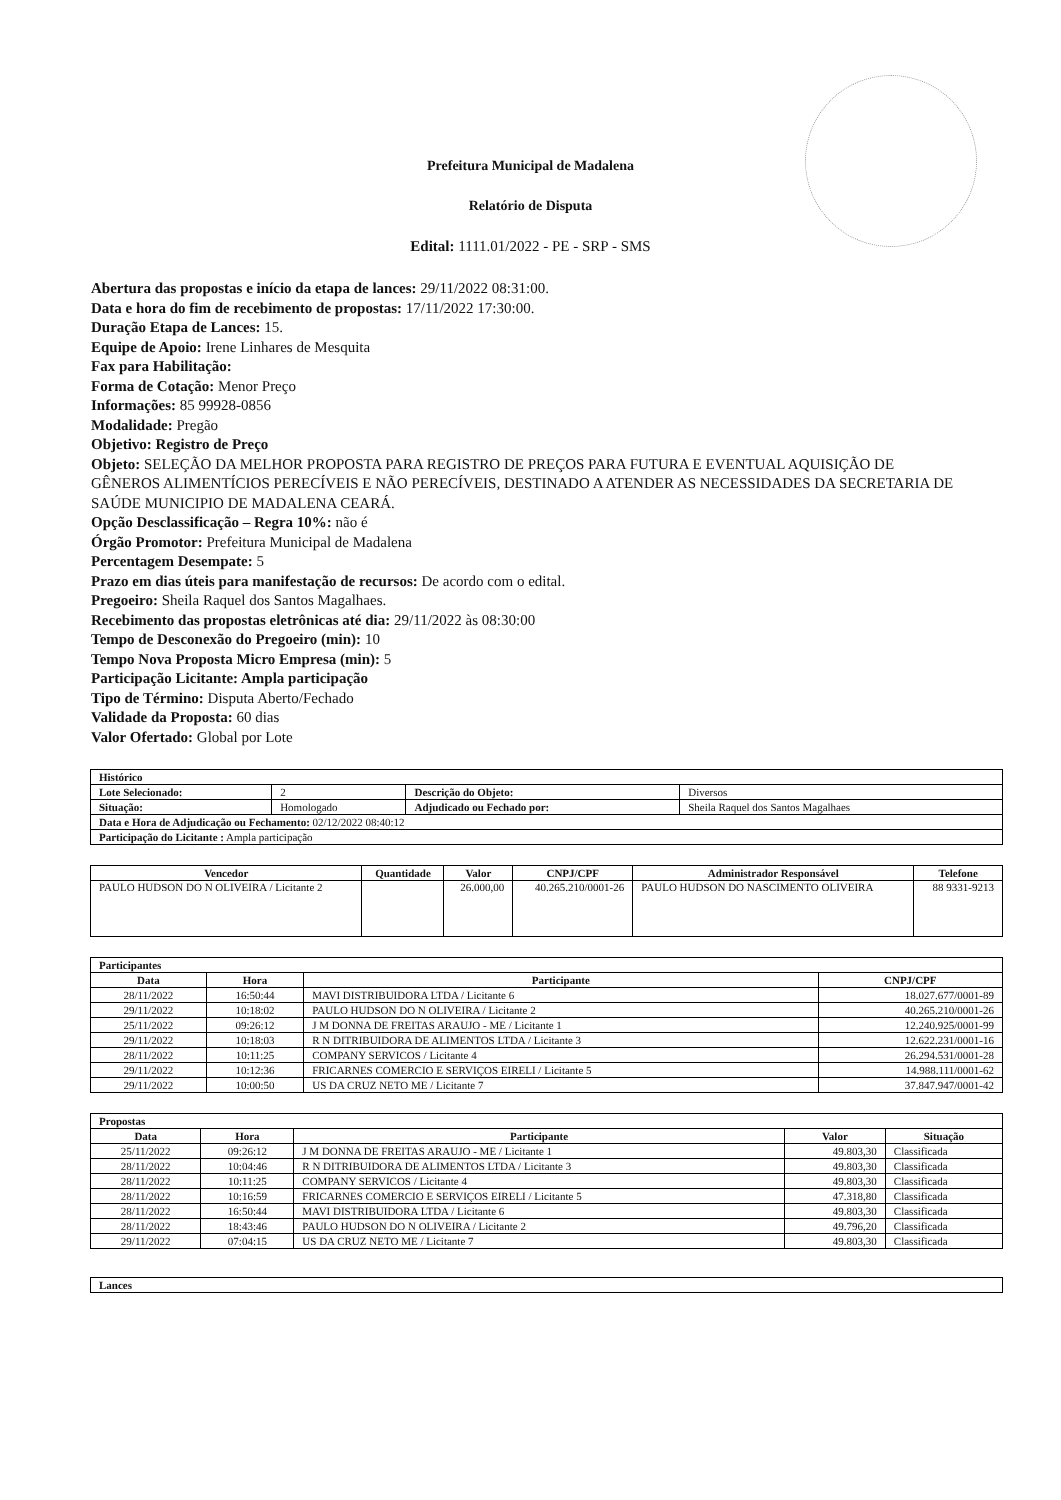Prefeitura Municipal de Madalena
Relatório de Disputa
Edital: 1111.01/2022 - PE - SRP - SMS
Abertura das propostas e início da etapa de lances: 29/11/2022 08:31:00.
Data e hora do fim de recebimento de propostas: 17/11/2022 17:30:00.
Duração Etapa de Lances: 15.
Equipe de Apoio: Irene Linhares de Mesquita
Fax para Habilitação:
Forma de Cotação: Menor Preço
Informações: 85 99928-0856
Modalidade: Pregão
Objetivo: Registro de Preço
Objeto: SELEÇÃO DA MELHOR PROPOSTA PARA REGISTRO DE PREÇOS PARA FUTURA E EVENTUAL AQUISIÇÃO DE GÊNEROS ALIMENTÍCIOS PERECÍVEIS E NÃO PERECÍVEIS, DESTINADO A ATENDER AS NECESSIDADES DA SECRETARIA DE SAÚDE MUNICIPIO DE MADALENA CEARÁ.
Opção Desclassificação – Regra 10%: não é
Órgão Promotor: Prefeitura Municipal de Madalena
Percentagem Desempate: 5
Prazo em dias úteis para manifestação de recursos: De acordo com o edital.
Pregoeiro: Sheila Raquel dos Santos Magalhaes.
Recebimento das propostas eletrônicas até dia: 29/11/2022 às 08:30:00
Tempo de Desconexão do Pregoeiro (min): 10
Tempo Nova Proposta Micro Empresa (min): 5
Participação Licitante: Ampla participação
Tipo de Término: Disputa Aberto/Fechado
Validade da Proposta: 60 dias
Valor Ofertado: Global por Lote
| Histórico | | | |
| --- | --- | --- | --- |
| Lote Selecionado: | 2 | Descrição do Objeto: | Diversos |
| Situação: | Homologado | Adjudicado ou Fechado por: | Sheila Raquel dos Santos Magalhaes |
| Data e Hora de Adjudicação ou Fechamento: 02/12/2022 08:40:12 | | | |
| Participação do Licitante : Ampla participação | | | |
| Vencedor | Quantidade | Valor | CNPJ/CPF | Administrador Responsável | Telefone |
| --- | --- | --- | --- | --- | --- |
| PAULO HUDSON DO N OLIVEIRA / Licitante 2 | | 26.000,00 | 40.265.210/0001-26 | PAULO HUDSON DO NASCIMENTO OLIVEIRA | 88 9331-9213 |
| Participantes | | | |
| --- | --- | --- | --- |
| Data | Hora | Participante | CNPJ/CPF |
| 28/11/2022 | 16:50:44 | MAVI DISTRIBUIDORA LTDA / Licitante 6 | 18.027.677/0001-89 |
| 29/11/2022 | 10:18:02 | PAULO HUDSON DO N OLIVEIRA / Licitante 2 | 40.265.210/0001-26 |
| 25/11/2022 | 09:26:12 | J M DONNA DE FREITAS ARAUJO - ME / Licitante 1 | 12.240.925/0001-99 |
| 29/11/2022 | 10:18:03 | R N DITRIBUIDORA DE ALIMENTOS LTDA / Licitante 3 | 12.622.231/0001-16 |
| 28/11/2022 | 10:11:25 | COMPANY SERVICOS / Licitante 4 | 26.294.531/0001-28 |
| 29/11/2022 | 10:12:36 | FRICARNES COMERCIO E SERVIÇOS EIRELI / Licitante 5 | 14.988.111/0001-62 |
| 29/11/2022 | 10:00:50 | US DA CRUZ NETO ME / Licitante 7 | 37.847.947/0001-42 |
| Propostas | | | | |
| --- | --- | --- | --- | --- |
| Data | Hora | Participante | Valor | Situação |
| 25/11/2022 | 09:26:12 | J M DONNA DE FREITAS ARAUJO - ME / Licitante 1 | 49.803,30 | Classificada |
| 28/11/2022 | 10:04:46 | R N DITRIBUIDORA DE ALIMENTOS LTDA / Licitante 3 | 49.803,30 | Classificada |
| 28/11/2022 | 10:11:25 | COMPANY SERVICOS / Licitante 4 | 49.803,30 | Classificada |
| 28/11/2022 | 10:16:59 | FRICARNES COMERCIO E SERVIÇOS EIRELI / Licitante 5 | 47.318,80 | Classificada |
| 28/11/2022 | 16:50:44 | MAVI DISTRIBUIDORA LTDA / Licitante 6 | 49.803,30 | Classificada |
| 28/11/2022 | 18:43:46 | PAULO HUDSON DO N OLIVEIRA / Licitante 2 | 49.796,20 | Classificada |
| 29/11/2022 | 07:04:15 | US DA CRUZ NETO ME / Licitante 7 | 49.803,30 | Classificada |
| Lances |
| --- |